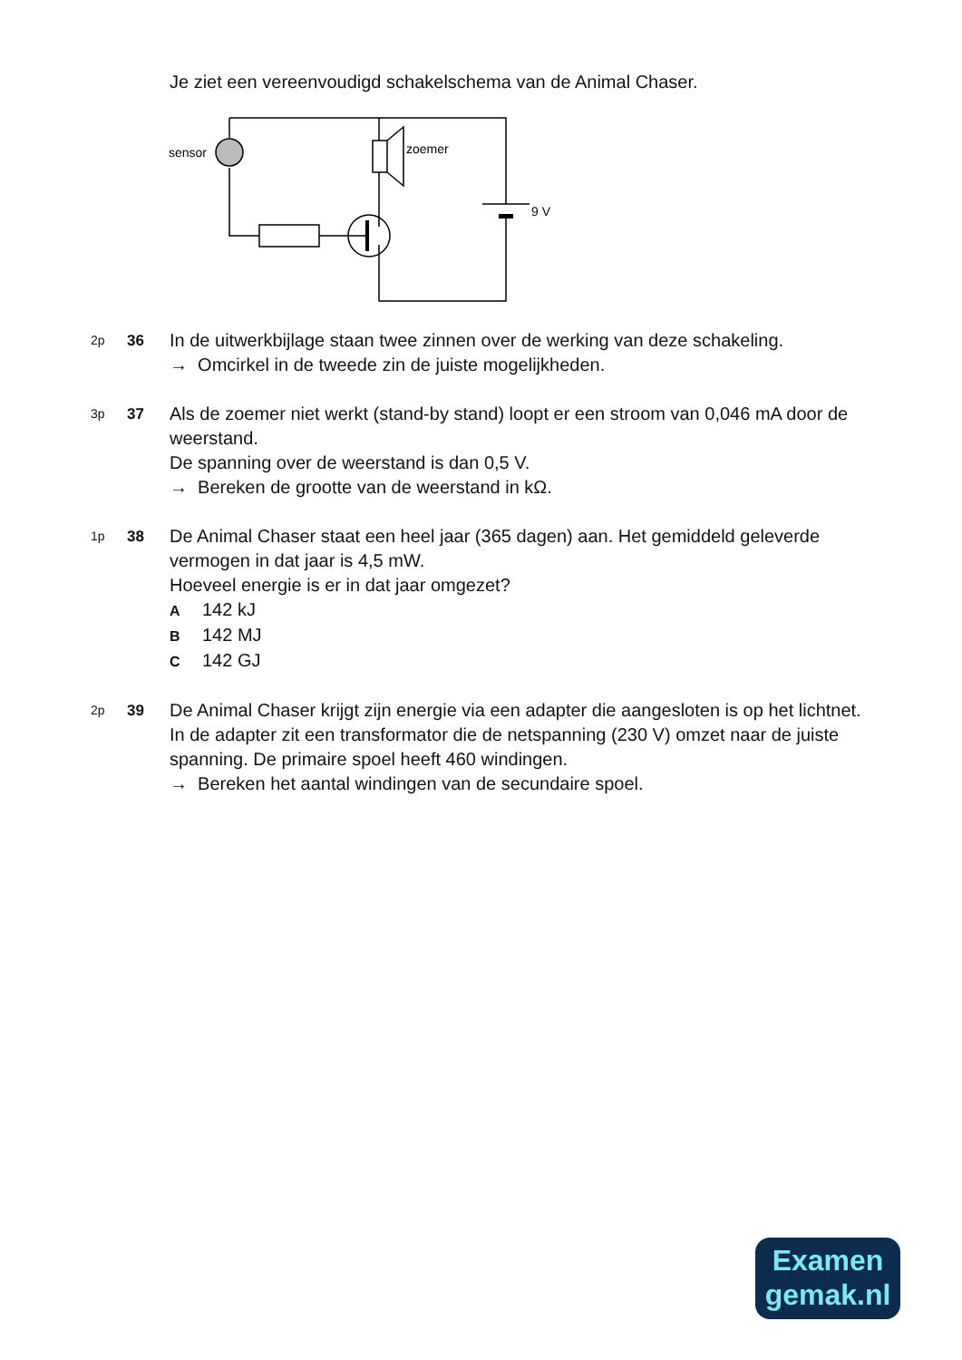Je ziet een vereenvoudigd schakelschema van de Animal Chaser.
sensor
zoemer
9 V
2p
36
In de uitwerkbijlage staan twee zinnen over de werking van deze schakeling.
→ Omcirkel in de tweede zin de juiste mogelijkheden.
3p
37
Als de zoemer niet werkt (stand-by stand) loopt er een stroom van 0,046 mA door de weerstand.
De spanning over de weerstand is dan 0,5 V.
→ Bereken de grootte van de weerstand in kΩ.
1p
38
De Animal Chaser staat een heel jaar (365 dagen) aan. Het gemiddeld geleverde vermogen in dat jaar is 4,5 mW.
Hoeveel energie is er in dat jaar omgezet?
A 142 kJ
B 142 MJ
C 142 GJ
2p
39
De Animal Chaser krijgt zijn energie via een adapter die aangesloten is op het lichtnet.
In de adapter zit een transformator die de netspanning (230 V) omzet naar de juiste spanning. De primaire spoel heeft 460 windingen.
→ Bereken het aantal windingen van de secundaire spoel.
Examen
gemak.nl